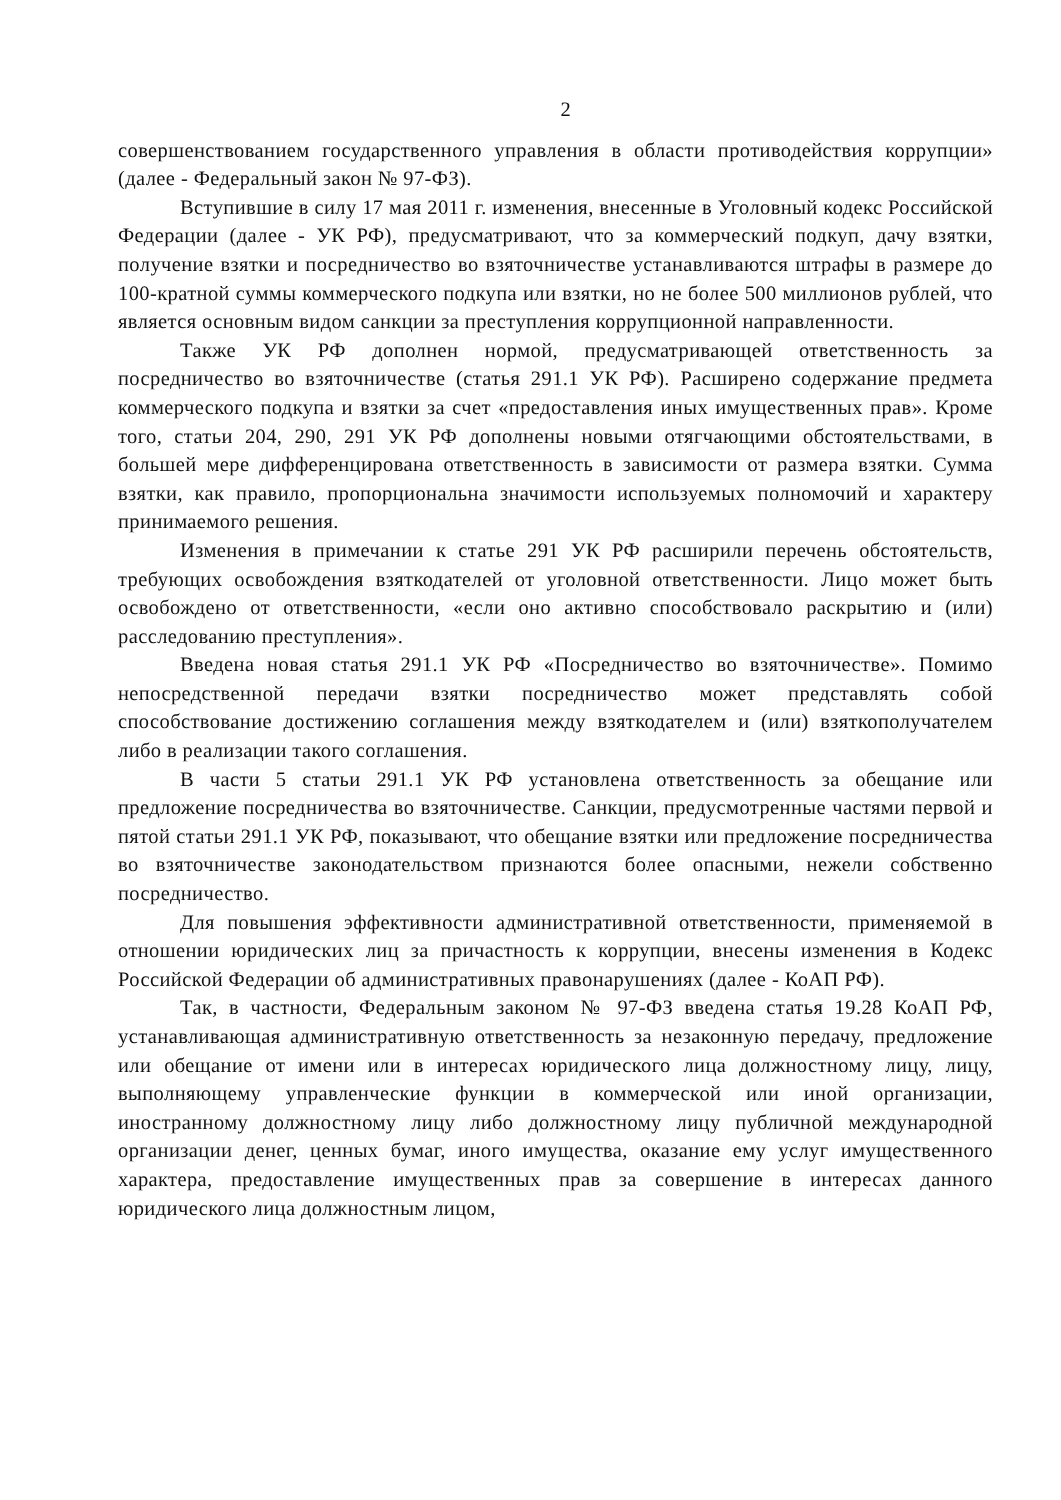2
совершенствованием государственного управления в области противодействия коррупции» (далее - Федеральный закон № 97-ФЗ).
Вступившие в силу 17 мая 2011 г. изменения, внесенные в Уголовный кодекс Российской Федерации (далее - УК РФ), предусматривают, что за коммерческий подкуп, дачу взятки, получение взятки и посредничество во взяточничестве устанавливаются штрафы в размере до 100-кратной суммы коммерческого подкупа или взятки, но не более 500 миллионов рублей, что является основным видом санкции за преступления коррупционной направленности.
Также УК РФ дополнен нормой, предусматривающей ответственность за посредничество во взяточничестве (статья 291.1 УК РФ). Расширено содержание предмета коммерческого подкупа и взятки за счет «предоставления иных имущественных прав». Кроме того, статьи 204, 290, 291 УК РФ дополнены новыми отягчающими обстоятельствами, в большей мере дифференцирована ответственность в зависимости от размера взятки. Сумма взятки, как правило, пропорциональна значимости используемых полномочий и характеру принимаемого решения.
Изменения в примечании к статье 291 УК РФ расширили перечень обстоятельств, требующих освобождения взяткодателей от уголовной ответственности. Лицо может быть освобождено от ответственности, «если оно активно способствовало раскрытию и (или) расследованию преступления».
Введена новая статья 291.1 УК РФ «Посредничество во взяточничестве». Помимо непосредственной передачи взятки посредничество может представлять собой способствование достижению соглашения между взяткодателем и (или) взяткополучателем либо в реализации такого соглашения.
В части 5 статьи 291.1 УК РФ установлена ответственность за обещание или предложение посредничества во взяточничестве. Санкции, предусмотренные частями первой и пятой статьи 291.1 УК РФ, показывают, что обещание взятки или предложение посредничества во взяточничестве законодательством признаются более опасными, нежели собственно посредничество.
Для повышения эффективности административной ответственности, применяемой в отношении юридических лиц за причастность к коррупции, внесены изменения в Кодекс Российской Федерации об административных правонарушениях (далее - КоАП РФ).
Так, в частности, Федеральным законом № 97-ФЗ введена статья 19.28 КоАП РФ, устанавливающая административную ответственность за незаконную передачу, предложение или обещание от имени или в интересах юридического лица должностному лицу, лицу, выполняющему управленческие функции в коммерческой или иной организации, иностранному должностному лицу либо должностному лицу публичной международной организации денег, ценных бумаг, иного имущества, оказание ему услуг имущественного характера, предоставление имущественных прав за совершение в интересах данного юридического лица должностным лицом,